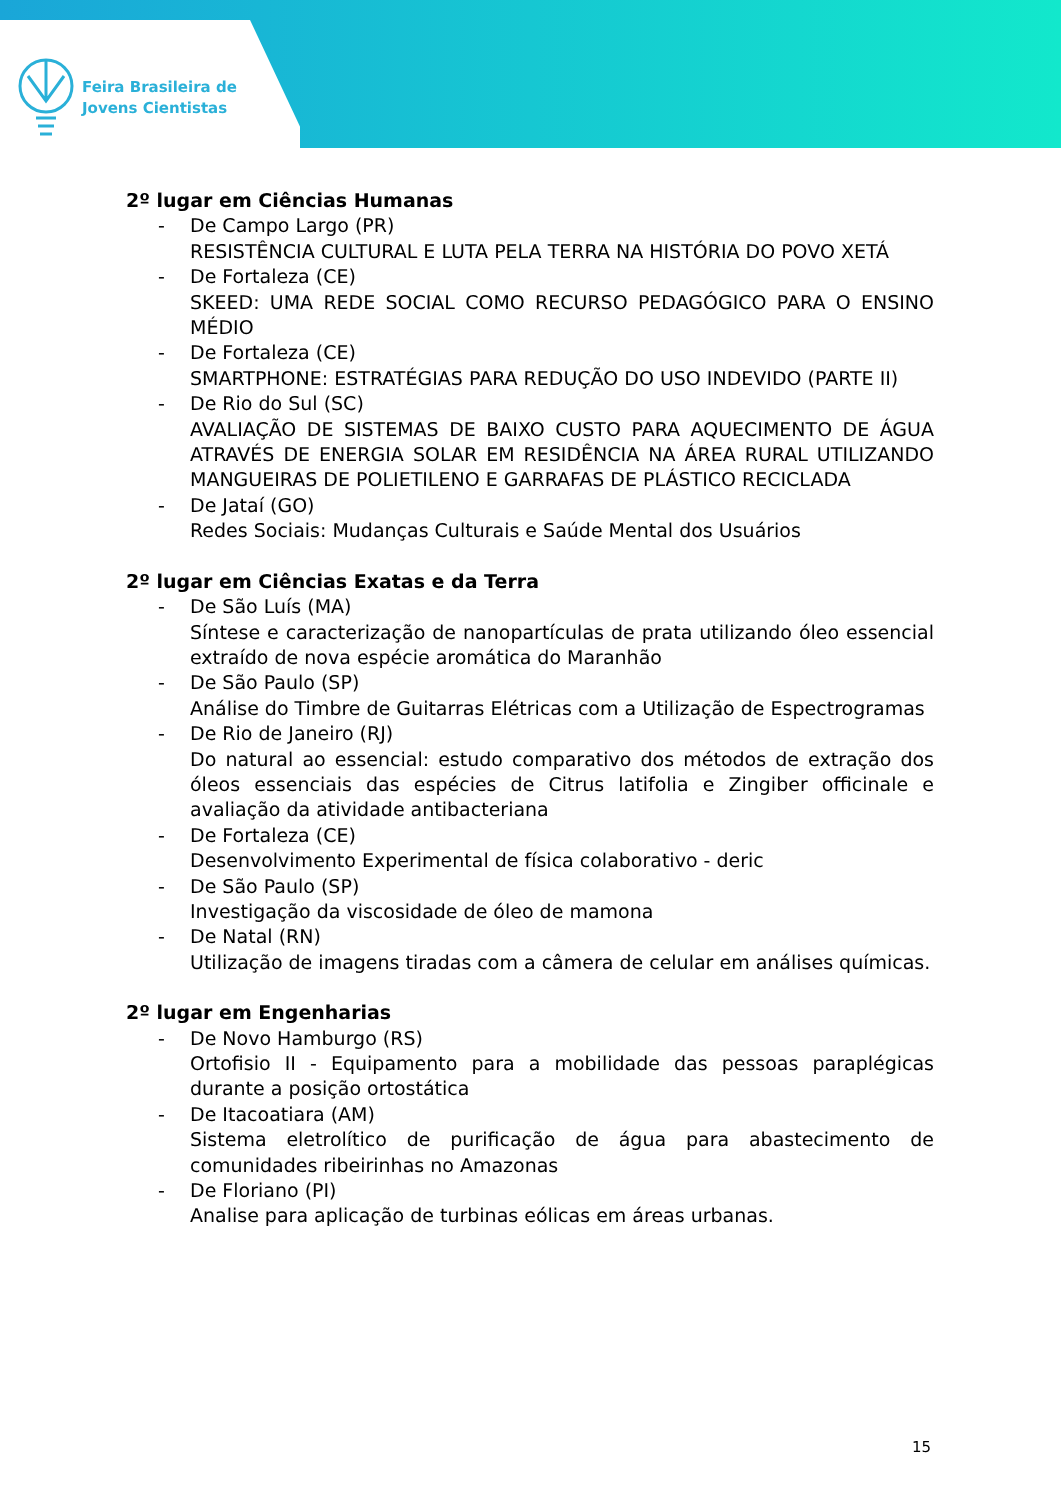Feira Brasileira de
Jovens Cientistas
2º lugar em Ciências Humanas
- De Campo Largo (PR)
RESISTÊNCIA CULTURAL E LUTA PELA TERRA NA HISTÓRIA DO POVO XETÁ
- De Fortaleza (CE)
SKEED: UMA REDE SOCIAL COMO RECURSO PEDAGÓGICO PARA O ENSINO MÉDIO
- De Fortaleza (CE)
SMARTPHONE: ESTRATÉGIAS PARA REDUÇÃO DO USO INDEVIDO (PARTE II)
- De Rio do Sul (SC)
AVALIAÇÃO DE SISTEMAS DE BAIXO CUSTO PARA AQUECIMENTO DE ÁGUA ATRAVÉS DE ENERGIA SOLAR EM RESIDÊNCIA NA ÁREA RURAL UTILIZANDO MANGUEIRAS DE POLIETILENO E GARRAFAS DE PLÁSTICO RECICLADA
- De Jataí (GO)
Redes Sociais: Mudanças Culturais e Saúde Mental dos Usuários
2º lugar em Ciências Exatas e da Terra
- De São Luís (MA)
Síntese e caracterização de nanopartículas de prata utilizando óleo essencial extraído de nova espécie aromática do Maranhão
- De São Paulo (SP)
Análise do Timbre de Guitarras Elétricas com a Utilização de Espectrogramas
- De Rio de Janeiro (RJ)
Do natural ao essencial: estudo comparativo dos métodos de extração dos óleos essenciais das espécies de Citrus latifolia e Zingiber officinale e avaliação da atividade antibacteriana
- De Fortaleza (CE)
Desenvolvimento Experimental de física colaborativo - deric
- De São Paulo (SP)
Investigação da viscosidade de óleo de mamona
- De Natal (RN)
Utilização de imagens tiradas com a câmera de celular em análises químicas.
2º lugar em Engenharias
- De Novo Hamburgo (RS)
Ortofisio II - Equipamento para a mobilidade das pessoas paraplégicas durante a posição ortostática
- De Itacoatiara (AM)
Sistema eletrolítico de purificação de água para abastecimento de comunidades ribeirinhas no Amazonas
- De Floriano (PI)
Analise para aplicação de turbinas eólicas em áreas urbanas.
15